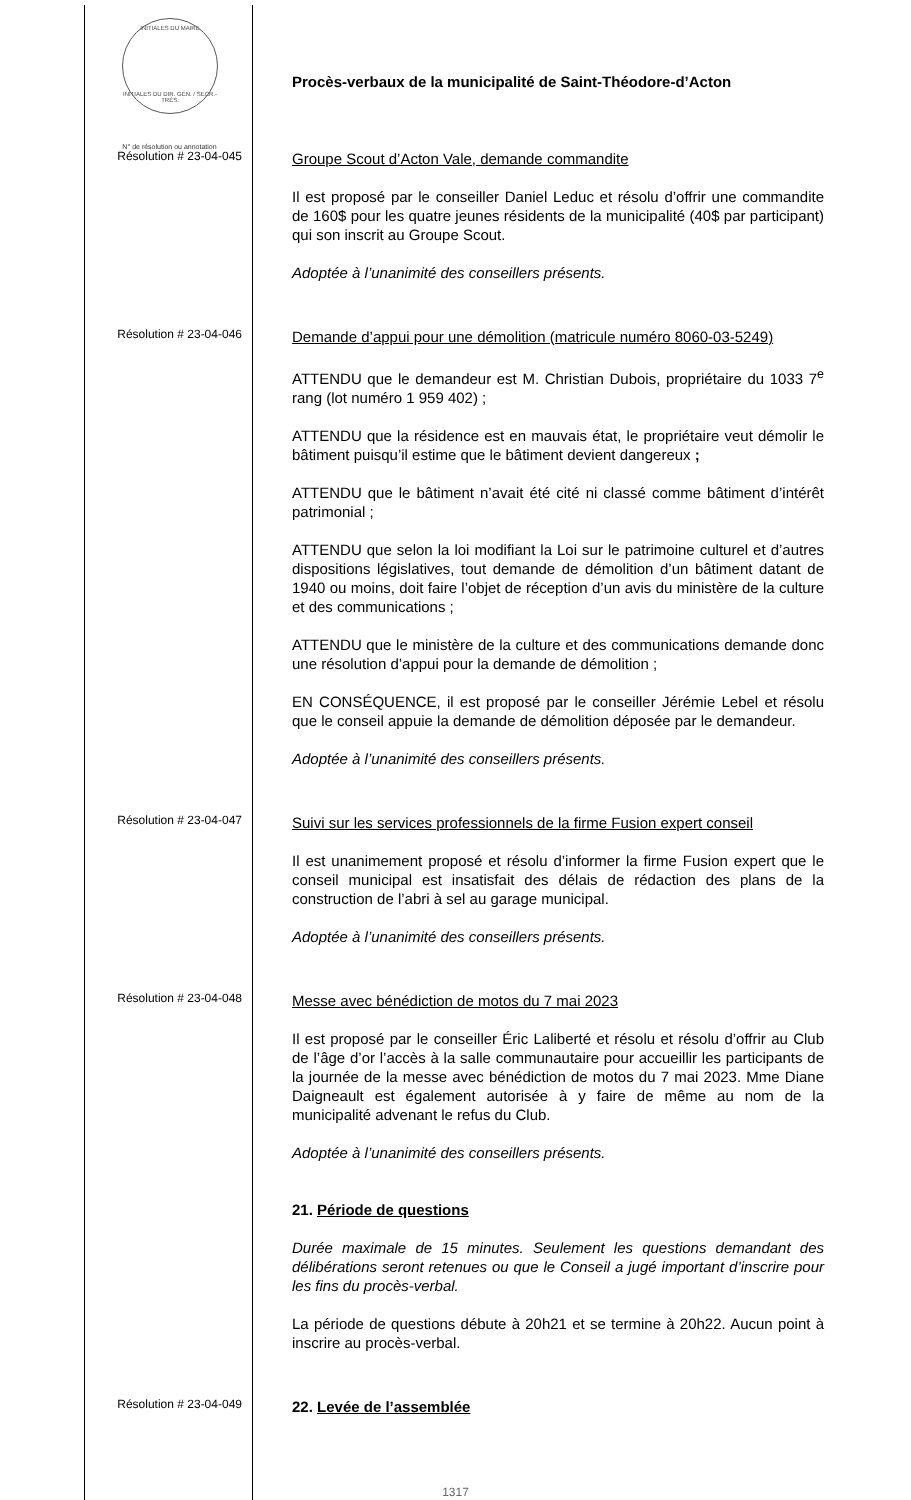INITIALES DU MAIRE
INITIALES DU DIR. GÉN. / SECR.-TRÉS.
N° de résolution ou annotation
Procès-verbaux de la municipalité de Saint-Théodore-d’Acton
Résolution # 23-04-045
Groupe Scout d’Acton Vale, demande commandite
Il est proposé par le conseiller Daniel Leduc et résolu d’offrir une commandite de 160$ pour les quatre jeunes résidents de la municipalité (40$ par participant) qui son inscrit au Groupe Scout.
Adoptée à l’unanimité des conseillers présents.
Résolution # 23-04-046
Demande d’appui pour une démolition (matricule numéro 8060-03-5249)
ATTENDU que le demandeur est M. Christian Dubois, propriétaire du 1033 7<sup>e</sup> rang (lot numéro 1 959 402) ;
ATTENDU que la résidence est en mauvais état, le propriétaire veut démolir le bâtiment puisqu’il estime que le bâtiment devient dangereux ;
ATTENDU que le bâtiment n’avait été cité ni classé comme bâtiment d’intérêt patrimonial ;
ATTENDU que selon la loi modifiant la Loi sur le patrimoine culturel et d’autres dispositions législatives, tout demande de démolition d’un bâtiment datant de 1940 ou moins, doit faire l’objet de réception d’un avis du ministère de la culture et des communications ;
ATTENDU que le ministère de la culture et des communications demande donc une résolution d’appui pour la demande de démolition ;
EN CONSÉQUENCE, il est proposé par le conseiller Jérémie Lebel et résolu que le conseil appuie la demande de démolition déposée par le demandeur.
Adoptée à l’unanimité des conseillers présents.
Résolution # 23-04-047
Suivi sur les services professionnels de la firme Fusion expert conseil
Il est unanimement proposé et résolu d’informer la firme Fusion expert que le conseil municipal est insatisfait des délais de rédaction des plans de la construction de l’abri à sel au garage municipal.
Adoptée à l’unanimité des conseillers présents.
Résolution # 23-04-048
Messe avec bénédiction de motos du 7 mai 2023
Il est proposé par le conseiller Éric Laliberté et résolu et résolu d’offrir au Club de l’âge d’or l’accès à la salle communautaire pour accueillir les participants de la journée de la messe avec bénédiction de motos du 7 mai 2023. Mme Diane Daigneault est également autorisée à y faire de même au nom de la municipalité advenant le refus du Club.
Adoptée à l’unanimité des conseillers présents.
21. Période de questions
Durée maximale de 15 minutes. Seulement les questions demandant des délibérations seront retenues ou que le Conseil a jugé important d’inscrire pour les fins du procès-verbal.
La période de questions débute à 20h21 et se termine à 20h22. Aucun point à inscrire au procès-verbal.
Résolution # 23-04-049
22. Levée de l’assemblée
1317